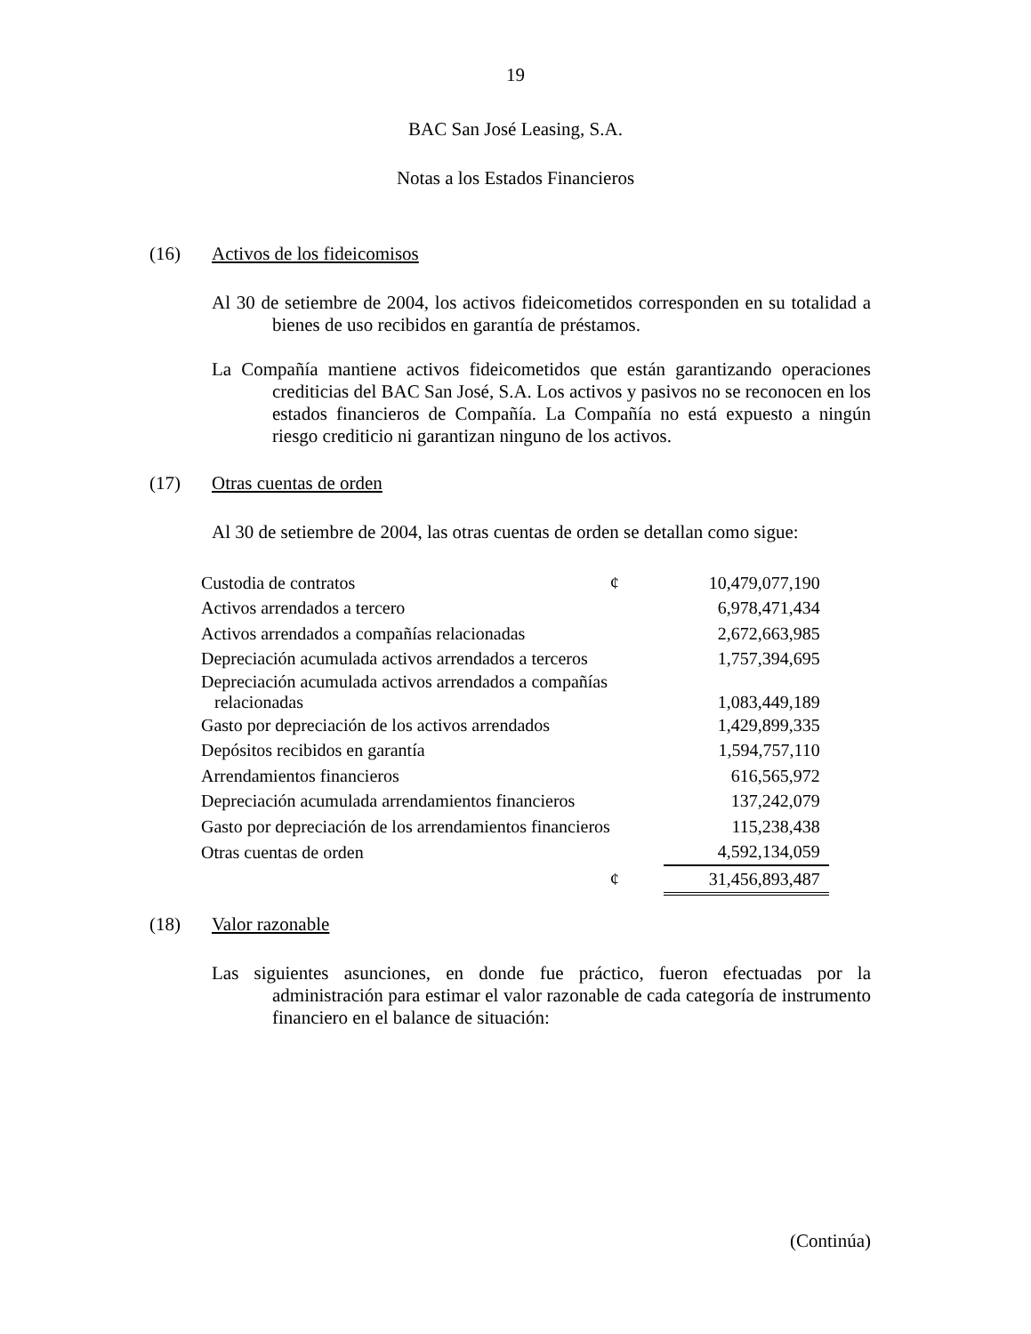19
BAC San José Leasing, S.A.
Notas a los Estados Financieros
(16) Activos de los fideicomisos
Al 30 de setiembre de 2004, los activos fideicometidos corresponden en su totalidad a bienes de uso recibidos en garantía de préstamos.
La Compañía mantiene activos fideicometidos que están garantizando operaciones crediticias del BAC San José, S.A. Los activos y pasivos no se reconocen en los estados financieros de Compañía. La Compañía no está expuesto a ningún riesgo crediticio ni garantizan ninguno de los activos.
(17) Otras cuentas de orden
Al 30 de setiembre de 2004, las otras cuentas de orden se detallan como sigue:
| Custodia de contratos | ¢ | 10,479,077,190 |
| Activos arrendados a tercero | | 6,978,471,434 |
| Activos arrendados a compañías relacionadas | | 2,672,663,985 |
| Depreciación acumulada activos arrendados a terceros | | 1,757,394,695 |
| Depreciación acumulada activos arrendados a compañías relacionadas | | 1,083,449,189 |
| Gasto por depreciación de los activos arrendados | | 1,429,899,335 |
| Depósitos recibidos en garantía | | 1,594,757,110 |
| Arrendamientos financieros | | 616,565,972 |
| Depreciación acumulada arrendamientos financieros | | 137,242,079 |
| Gasto por depreciación de los arrendamientos financieros | | 115,238,438 |
| Otras cuentas de orden | | 4,592,134,059 |
| | ¢ | 31,456,893,487 |
(18) Valor razonable
Las siguientes asunciones, en donde fue práctico, fueron efectuadas por la administración para estimar el valor razonable de cada categoría de instrumento financiero en el balance de situación:
(Continúa)